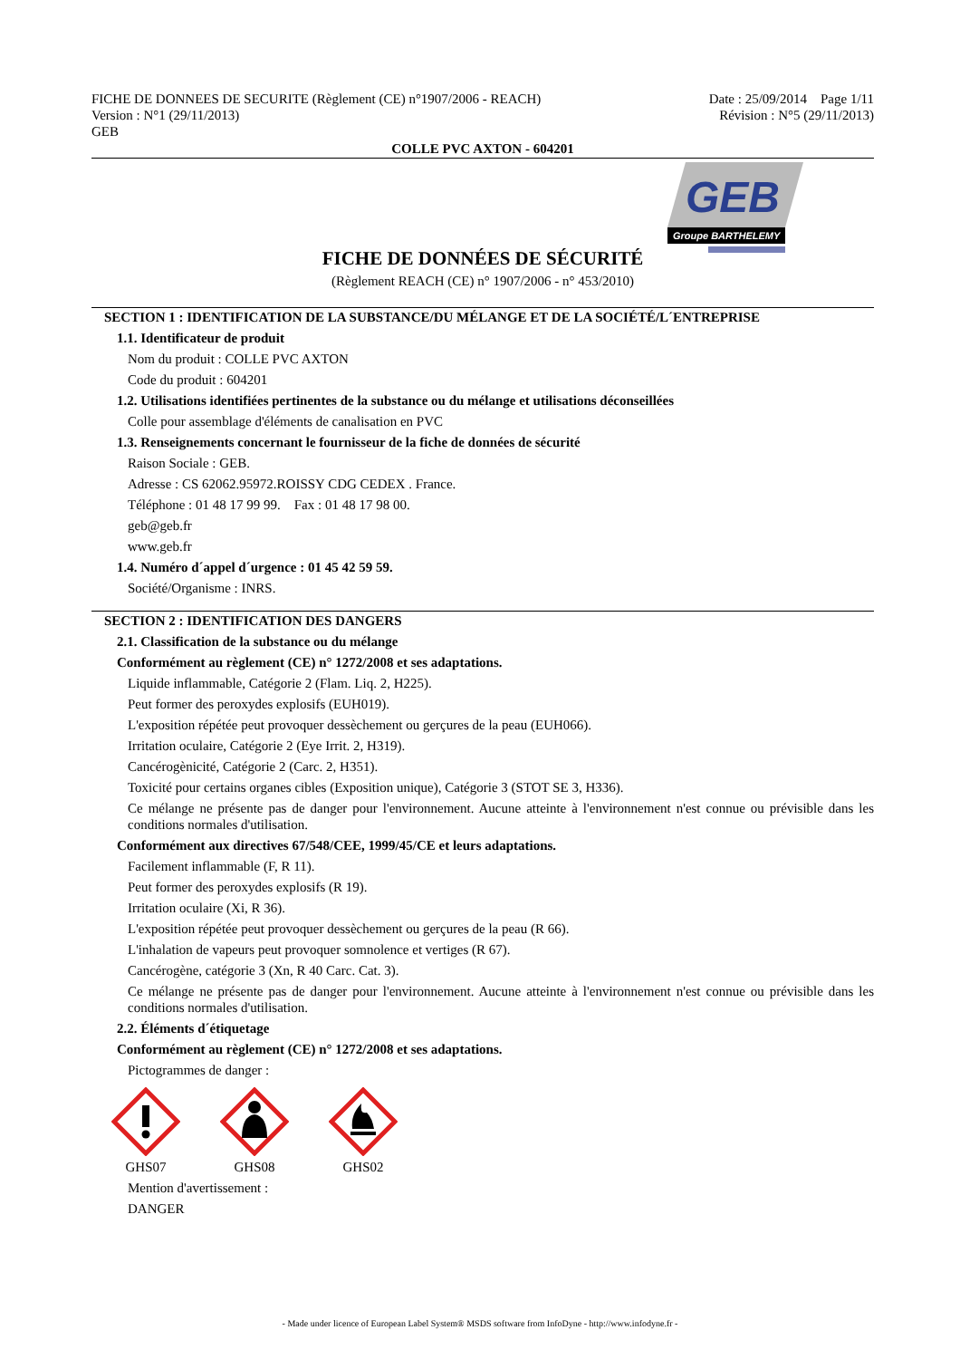FICHE DE DONNEES DE SECURITE (Règlement (CE) n°1907/2006 - REACH)
Version : N°1 (29/11/2013)
GEB
Date : 25/09/2014 Page 1/11
Révision : N°5 (29/11/2013)
COLLE PVC AXTON - 604201
GEB
Groupe BARTHELEMY
FICHE DE DONNÉES DE SÉCURITÉ
(Règlement REACH (CE) n° 1907/2006 - n° 453/2010)
SECTION 1 : IDENTIFICATION DE LA SUBSTANCE/DU MÉLANGE ET DE LA SOCIÉTÉ/L´ENTREPRISE
1.1. Identificateur de produit
Nom du produit : COLLE PVC AXTON
Code du produit : 604201
1.2. Utilisations identifiées pertinentes de la substance ou du mélange et utilisations déconseillées
Colle pour assemblage d'éléments de canalisation en PVC
1.3. Renseignements concernant le fournisseur de la fiche de données de sécurité
Raison Sociale : GEB.
Adresse : CS 62062.95972.ROISSY CDG CEDEX . France.
Téléphone : 01 48 17 99 99. Fax : 01 48 17 98 00.
geb@geb.fr
www.geb.fr
1.4. Numéro d´appel d´urgence : 01 45 42 59 59.
Société/Organisme : INRS.
SECTION 2 : IDENTIFICATION DES DANGERS
2.1. Classification de la substance ou du mélange
Conformément au règlement (CE) n° 1272/2008 et ses adaptations.
Liquide inflammable, Catégorie 2 (Flam. Liq. 2, H225).
Peut former des peroxydes explosifs (EUH019).
L'exposition répétée peut provoquer dessèchement ou gerçures de la peau (EUH066).
Irritation oculaire, Catégorie 2 (Eye Irrit. 2, H319).
Cancérogènicité, Catégorie 2 (Carc. 2, H351).
Toxicité pour certains organes cibles (Exposition unique), Catégorie 3 (STOT SE 3, H336).
Ce mélange ne présente pas de danger pour l'environnement. Aucune atteinte à l'environnement n'est connue ou prévisible dans les conditions normales d'utilisation.
Conformément aux directives 67/548/CEE, 1999/45/CE et leurs adaptations.
Facilement inflammable (F, R 11).
Peut former des peroxydes explosifs (R 19).
Irritation oculaire (Xi, R 36).
L'exposition répétée peut provoquer dessèchement ou gerçures de la peau (R 66).
L'inhalation de vapeurs peut provoquer somnolence et vertiges (R 67).
Cancérogène, catégorie 3 (Xn, R 40 Carc. Cat. 3).
Ce mélange ne présente pas de danger pour l'environnement. Aucune atteinte à l'environnement n'est connue ou prévisible dans les conditions normales d'utilisation.
2.2. Éléments d´étiquetage
Conformément au règlement (CE) n° 1272/2008 et ses adaptations.
Pictogrammes de danger :
GHS07
GHS08
GHS02
Mention d'avertissement :
DANGER
- Made under licence of European Label System® MSDS software from InfoDyne - http://www.infodyne.fr -